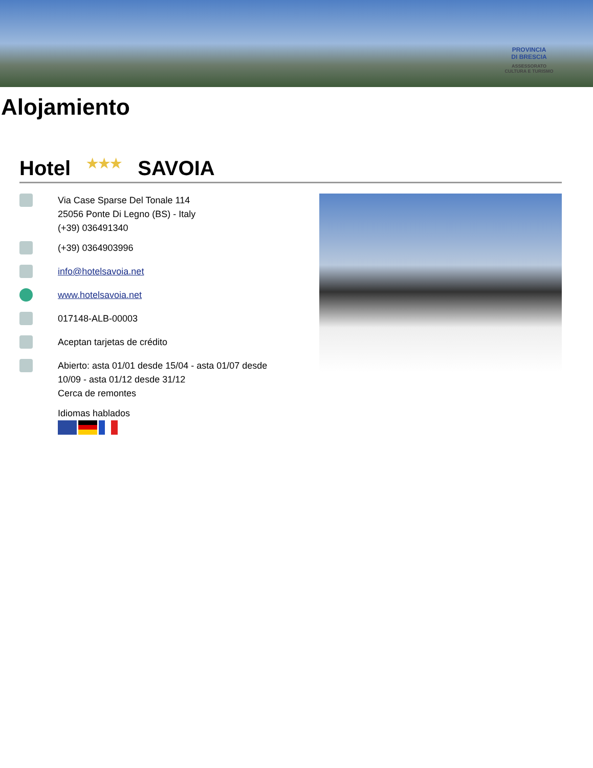PROVINCIA
DI BRESCIA
ASSESSORATO
CULTURA E TURISMO
Alojamiento
Hotel ★★★ SAVOIA
Via Case Sparse Del Tonale 114
25056 Ponte Di Legno (BS) - Italy
(+39) 036491340
(+39) 0364903996
info@hotelsavoia.net
www.hotelsavoia.net
017148-ALB-00003
Aceptan tarjetas de crédito
Abierto: asta 01/01 desde 15/04 - asta 01/07 desde
10/09 - asta 01/12 desde 31/12
Cerca de remontes
Idiomas hablados